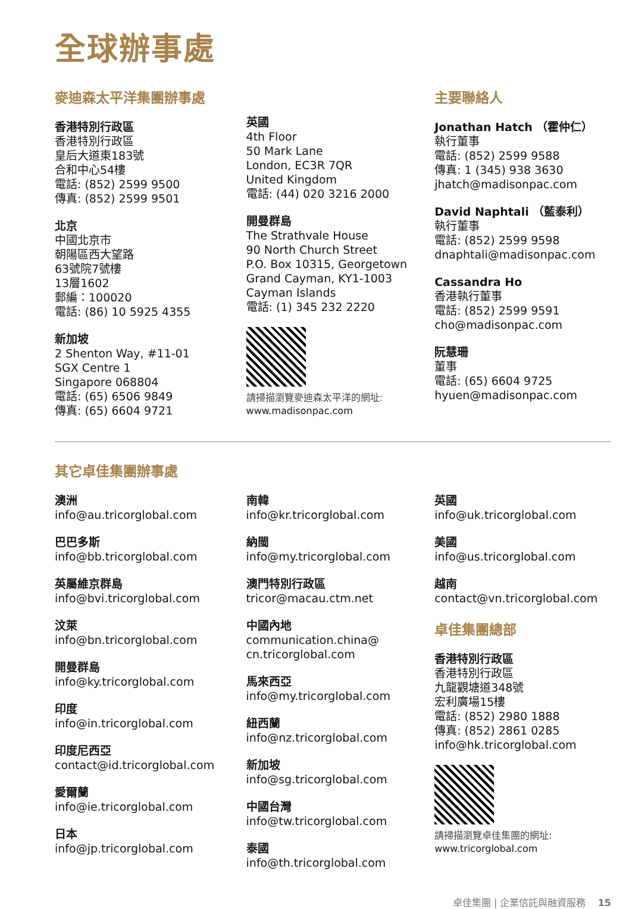全球辦事處
麥迪森太平洋集團辦事處
香港特別行政區
香港特別行政區
皇后大道東183號
合和中心54樓
電話: (852) 2599 9500
傳真: (852) 2599 9501
北京
中國北京市
朝陽區西大望路
63號院7號樓
13層1602
郵編：100020
電話: (86) 10 5925 4355
新加坡
2 Shenton Way, #11-01
SGX Centre 1
Singapore 068804
電話: (65) 6506 9849
傳真: (65) 6604 9721
英國
4th Floor
50 Mark Lane
London, EC3R 7QR
United Kingdom
電話: (44) 020 3216 2000
開曼群島
The Strathvale House
90 North Church Street
P.O. Box 10315, Georgetown
Grand Cayman, KY1-1003
Cayman Islands
電話: (1) 345 232 2220
請掃描瀏覽麥迪森太平洋的網址:
www.madisonpac.com
主要聯絡人
Jonathan Hatch （霍仲仁）
執行董事
電話: (852) 2599 9588
傳真: 1 (345) 938 3630
jhatch@madisonpac.com
David Naphtali （藍泰利）
執行董事
電話: (852) 2599 9598
dnaphtali@madisonpac.com
Cassandra Ho
香港執行董事
電話: (852) 2599 9591
cho@madisonpac.com
阮慧珊
董事
電話: (65) 6604 9725
hyuen@madisonpac.com
其它卓佳集團辦事處
澳洲
info@au.tricorglobal.com
巴巴多斯
info@bb.tricorglobal.com
英屬維京群島
info@bvi.tricorglobal.com
汶萊
info@bn.tricorglobal.com
開曼群島
info@ky.tricorglobal.com
印度
info@in.tricorglobal.com
印度尼西亞
contact@id.tricorglobal.com
愛爾蘭
info@ie.tricorglobal.com
日本
info@jp.tricorglobal.com
南韓
info@kr.tricorglobal.com
納閩
info@my.tricorglobal.com
澳門特別行政區
tricor@macau.ctm.net
中國內地
communication.china@
cn.tricorglobal.com
馬來西亞
info@my.tricorglobal.com
紐西蘭
info@nz.tricorglobal.com
新加坡
info@sg.tricorglobal.com
中國台灣
info@tw.tricorglobal.com
泰國
info@th.tricorglobal.com
英國
info@uk.tricorglobal.com
美國
info@us.tricorglobal.com
越南
contact@vn.tricorglobal.com
卓佳集團總部
香港特別行政區
香港特別行政區
九龍觀塘道348號
宏利廣場15樓
電話: (852) 2980 1888
傳真: (852) 2861 0285
info@hk.tricorglobal.com
請掃描瀏覽卓佳集團的網址:
www.tricorglobal.com
卓佳集團 | 企業信託與融資服務 15